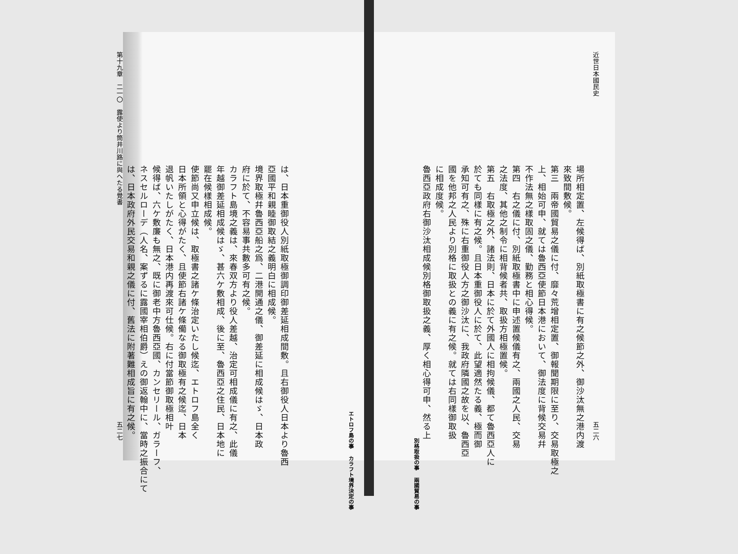近世日本國民史 五二六
場所相定置、左候得ば、別紙取極書に有之候節之外、御沙汰無之港内渡
來致間敷候。
第三　兩帝國貿易之儀に付、靡々荒增相定置、御報聞期限に至り、交易取極之
上、相始可申、就ては魯西亞使節日本港において、御法度に背候交易幷
不作法無之樣取固之儀、勤務と相心得候。
第四　右之儀に付、別紙取極書中に申述置候儀有之、兩國之人民、交易
之法度、其他之制令に相背候者共、取扱方相極置候。
第五　右取極之外、諸法則、日本に於て外國人に相拘候儀、都て魯西亞人に
於ても同樣に有之候。且日本重御役人に於て、此望適然たる義、極而御
承知可有之、殊に右重御役人方之御沙汰に、我政府隣國之故を以、魯西亞
國を他邦之人民より別格に取扱との義に有之候。就ては右同樣御取扱
に相成度候。
魯西亞政府右御沙汰相成候別格御取扱之義、厚く相心得可申、然る上
兩國貿易の事 別格取扱の事
カラフト境界決定の事 エトロフ島の事
は、日本重御役人別紙取極御調印御差延相成間敷。且右御役人日本より魯西
亞國平和親睦御取結之義明白に相成候。
境界取極幷魯西亞船之爲、二港開通之儀、御差延に相成候はゞ、日本政
府に於て、不容易事共數多可有之候。
カラフト島境之義は、來春双方より役人差越、治定可相成儀に有之、此儀
年越御差延相成候はゞ、甚六ケ敷相成、後に至、魯西亞之住民、日本地に
罷在候樣相成候。
使節尚又申立候は、取極書之諸ケ條治定いたし候迄、エトロフ島全く
日本所領と心得がたく、且使節右諸ケ條僃なる御取極有之候迄、日本
退帆いたしがたく、日本港内再渡來可仕候。右に付當節御取極相叶
候得ば、六ケ敷廉も無之、既に御老中方魯西亞國、カンセリール、ガラーフ、
ネスセルローデ（人名、案ずるに露國宰相伯爵）えの御返翰中に、當時之振合にて
は、日本政府外民交易和親之儀に付、舊法に附著難相成旨に有之候。
第十九章　二一〇　露使より筒井川路に與へたる覺書 五二七